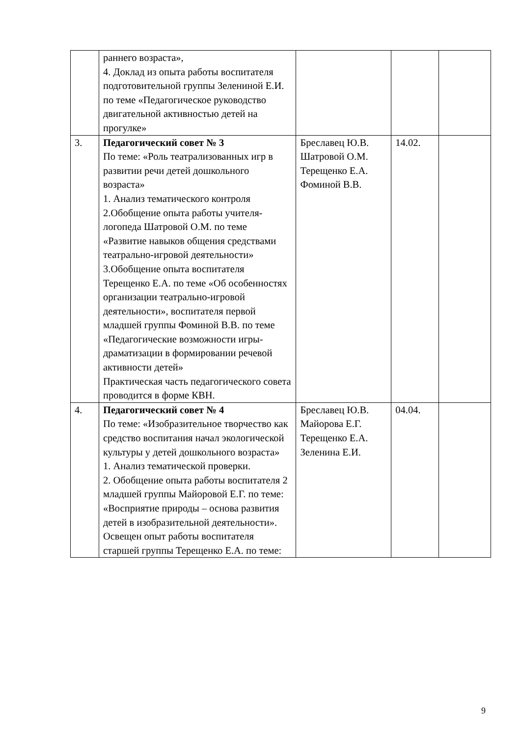| | раннего возраста», 4. Доклад из опыта работы воспитателя подготовительной группы Зелениной Е.И. по теме «Педагогическое руководство двигательной активностью детей на прогулке» | | | |
| 3. | Педагогический совет № 3 По теме: «Роль театрализованных игр в развитии речи детей дошкольного возраста» 1. Анализ тематического контроля 2.Обобщение опыта работы учителя-логопеда Шатровой О.М. по теме «Развитие навыков общения средствами театрально-игровой деятельности» 3.Обобщение опыта воспитателя Терещенко Е.А. по теме «Об особенностях организации театрально-игровой деятельности», воспитателя первой младшей группы Фоминой В.В. по теме «Педагогические возможности игры-драматизации в формировании речевой активности детей» Практическая часть педагогического совета проводится в форме КВН. | Бреславец Ю.В. Шатровой О.М. Терещенко Е.А. Фоминой В.В. | 14.02. | |
| 4. | Педагогический совет № 4 По теме: «Изобразительное творчество как средство воспитания начал экологической культуры у детей дошкольного возраста» 1. Анализ тематической проверки. 2. Обобщение опыта работы воспитателя 2 младшей группы Майоровой Е.Г. по теме: «Восприятие природы – основа развития детей в изобразительной деятельности». Освещен опыт работы воспитателя старшей группы Терещенко Е.А. по теме: | Бреславец Ю.В. Майорова Е.Г. Терещенко Е.А. Зеленина Е.И. | 04.04. | |
9